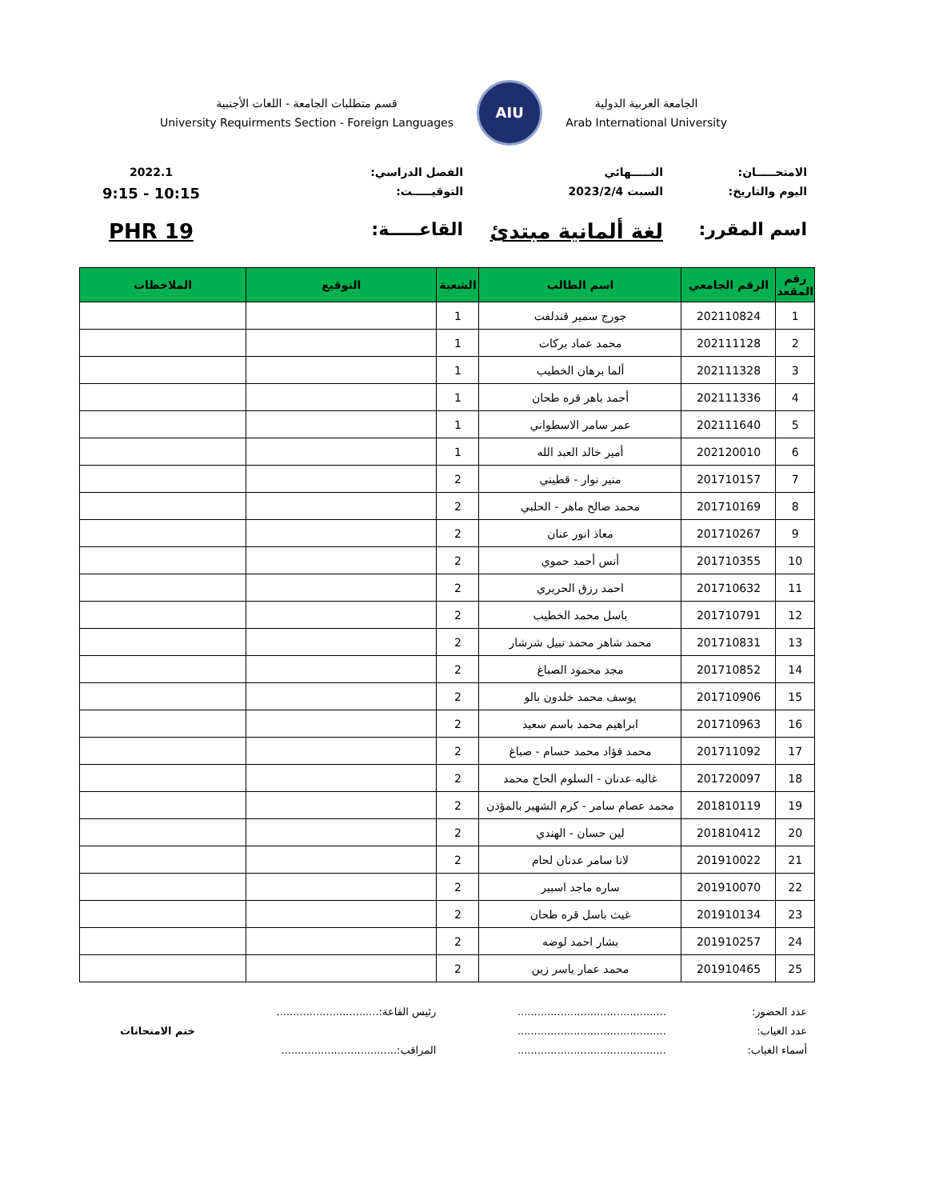الجامعة العربية الدولية
Arab International University
AIU
قسم متطلبات الجامعة - اللغات الأجنبية
University Requirments Section - Foreign Languages
الامتحـــــان:
النـــــهائي
الفصل الدراسي:
2022.1
اليوم والتاريخ:
السبت 2023/2/4
التوقيـــــت:
9:15 - 10:15
اسم المقرر:
لغة ألمانية مبتدئ
القاعـــــة:
PHR 19
| رقم المقعد | الرقم الجامعي | اسم الطالب | الشعبة | التوقيع | الملاحظات |
| --- | --- | --- | --- | --- | --- |
| 1 | 202110824 | جورج سمير قندلفت | 1 | | |
| 2 | 202111128 | محمد عماد بركات | 1 | | |
| 3 | 202111328 | ألما برهان الخطيب | 1 | | |
| 4 | 202111336 | أحمد باهر قره طحان | 1 | | |
| 5 | 202111640 | عمر سامر الاسطواني | 1 | | |
| 6 | 202120010 | أمير خالد العبد الله | 1 | | |
| 7 | 201710157 | منير نوار - قطيني | 2 | | |
| 8 | 201710169 | محمد صالح ماهر - الحلبي | 2 | | |
| 9 | 201710267 | معاذ انور عنان | 2 | | |
| 10 | 201710355 | أنس أحمد حموي | 2 | | |
| 11 | 201710632 | احمد رزق الحريري | 2 | | |
| 12 | 201710791 | باسل محمد الخطيب | 2 | | |
| 13 | 201710831 | محمد شاهر محمد نبيل شرشار | 2 | | |
| 14 | 201710852 | مجد محمود الصباغ | 2 | | |
| 15 | 201710906 | يوسف محمد خلدون بالو | 2 | | |
| 16 | 201710963 | ابراهيم محمد باسم سعيد | 2 | | |
| 17 | 201711092 | محمد فؤاد محمد حسام - صباغ | 2 | | |
| 18 | 201720097 | غاليه عدنان - السلوم الحاج محمد | 2 | | |
| 19 | 201810119 | محمد عصام سامر - كرم الشهير بالمؤذن | 2 | | |
| 20 | 201810412 | لين حسان - الهندي | 2 | | |
| 21 | 201910022 | لانا سامر عدنان لحام | 2 | | |
| 22 | 201910070 | ساره ماجد اسبير | 2 | | |
| 23 | 201910134 | غيث باسل قره طحان | 2 | | |
| 24 | 201910257 | بشار احمد لوضه | 2 | | |
| 25 | 201910465 | محمد عمار ياسر زين | 2 | | |
عدد الحضور:
عدد الغياب:
أسماء الغياب:
.............................................
.............................................
.............................................
رئيس القاعة:...............................
المراقب:...................................
ختم الامتحانات